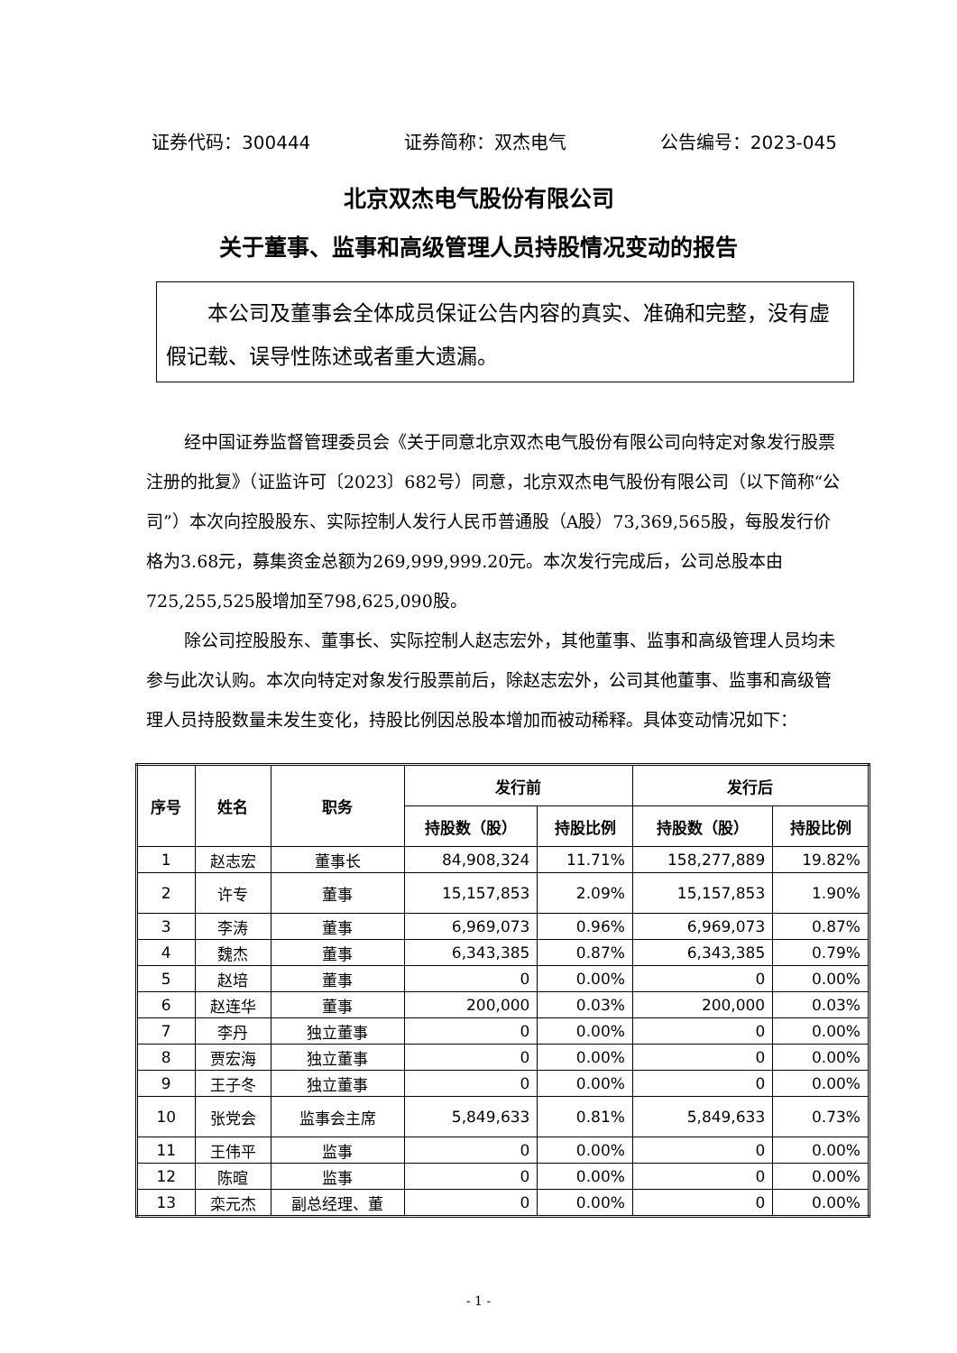证券代码：300444 证券简称：双杰电气 公告编号：2023-045
北京双杰电气股份有限公司
关于董事、监事和高级管理人员持股情况变动的报告
本公司及董事会全体成员保证公告内容的真实、准确和完整，没有虚假记载、误导性陈述或者重大遗漏。
经中国证券监督管理委员会《关于同意北京双杰电气股份有限公司向特定对象发行股票注册的批复》（证监许可〔2023〕682号）同意，北京双杰电气股份有限公司（以下简称“公司”）本次向控股股东、实际控制人发行人民币普通股（A股）73,369,565股，每股发行价格为3.68元，募集资金总额为269,999,999.20元。本次发行完成后，公司总股本由725,255,525股增加至798,625,090股。
除公司控股股东、董事长、实际控制人赵志宏外，其他董事、监事和高级管理人员均未参与此次认购。本次向特定对象发行股票前后，除赵志宏外，公司其他董事、监事和高级管理人员持股数量未发生变化，持股比例因总股本增加而被动稀释。具体变动情况如下：
| 序号 | 姓名 | 职务 | 发行前 | | 发行后 | |
| --- | --- | --- | --- | --- | --- | --- |
| | | | 持股数（股） | 持股比例 | 持股数（股） | 持股比例 |
| 1 | 赵志宏 | 董事长 | 84,908,324 | 11.71% | 158,277,889 | 19.82% |
| 2 | 许专 | 董事 | 15,157,853 | 2.09% | 15,157,853 | 1.90% |
| 3 | 李涛 | 董事 | 6,969,073 | 0.96% | 6,969,073 | 0.87% |
| 4 | 魏杰 | 董事 | 6,343,385 | 0.87% | 6,343,385 | 0.79% |
| 5 | 赵培 | 董事 | 0 | 0.00% | 0 | 0.00% |
| 6 | 赵连华 | 董事 | 200,000 | 0.03% | 200,000 | 0.03% |
| 7 | 李丹 | 独立董事 | 0 | 0.00% | 0 | 0.00% |
| 8 | 贾宏海 | 独立董事 | 0 | 0.00% | 0 | 0.00% |
| 9 | 王子冬 | 独立董事 | 0 | 0.00% | 0 | 0.00% |
| 10 | 张党会 | 监事会主席 | 5,849,633 | 0.81% | 5,849,633 | 0.73% |
| 11 | 王伟平 | 监事 | 0 | 0.00% | 0 | 0.00% |
| 12 | 陈暄 | 监事 | 0 | 0.00% | 0 | 0.00% |
| 13 | 栾元杰 | 副总经理、董 | 0 | 0.00% | 0 | 0.00% |
- 1 -